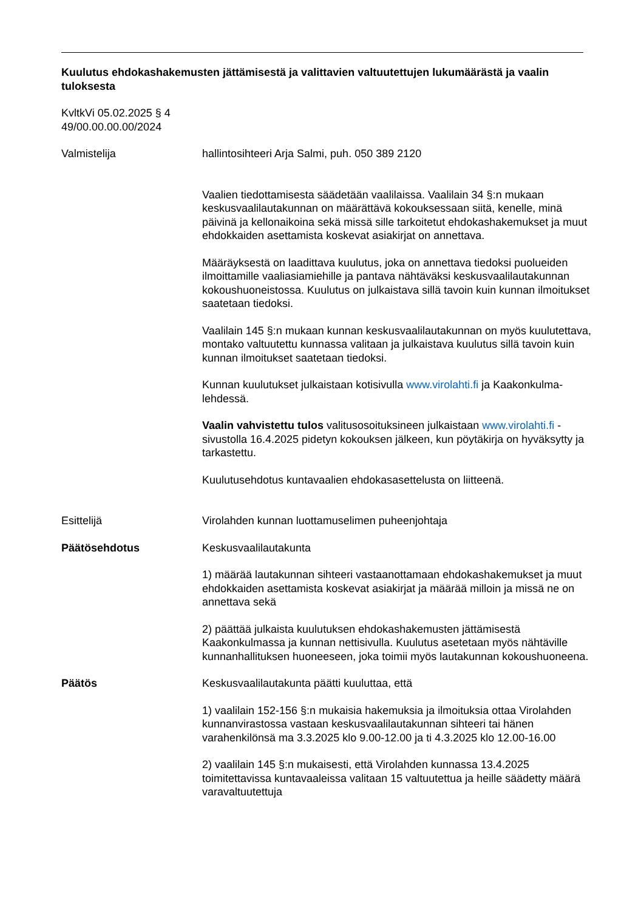Kuulutus ehdokashakemusten jättämisestä ja valittavien valtuutettujen lukumäärästä ja vaalin tuloksesta
KvltkVi 05.02.2025 § 4
49/00.00.00.00/2024
Valmistelija hallintosihteeri Arja Salmi, puh. 050 389 2120
Vaalien tiedottamisesta säädetään vaalilaissa. Vaalilain 34 §:n mukaan keskusvaalilautakunnan on määrättävä kokouksessaan siitä, kenelle, minä päivinä ja kellonaikoina sekä missä sille tarkoitetut ehdokashakemukset ja muut ehdokkaiden asettamista koskevat asiakirjat on annettava.
Määräyksestä on laadittava kuulutus, joka on annettava tiedoksi puolueiden ilmoittamille vaaliasiamiehille ja pantava nähtäväksi keskusvaalilautakunnan kokoushuoneistossa. Kuulutus on julkaistava sillä tavoin kuin kunnan ilmoitukset saatetaan tiedoksi.
Vaalilain 145 §:n mukaan kunnan keskusvaalilautakunnan on myös kuulutettava, montako valtuutettu kunnassa valitaan ja julkaistava kuulutus sillä tavoin kuin kunnan ilmoitukset saatetaan tiedoksi.
Kunnan kuulutukset julkaistaan kotisivulla www.virolahti.fi ja Kaakonkulma-lehdessä.
Vaalin vahvistettu tulos valitusosoituksineen julkaistaan www.virolahti.fi -sivustolla 16.4.2025 pidetyn kokouksen jälkeen, kun pöytäkirja on hyväksytty ja tarkastettu.
Kuulutusehdotus kuntavaalien ehdokasasettelusta on liitteenä.
Esittelijä Virolahden kunnan luottamuselimen puheenjohtaja
Päätösehdotus Keskusvaalilautakunta
1) määrää lautakunnan sihteeri vastaanottamaan ehdokashakemukset ja muut ehdokkaiden asettamista koskevat asiakirjat ja määrää milloin ja missä ne on annettava sekä
2) päättää julkaista kuulutuksen ehdokashakemusten jättämisestä Kaakonkulmassa ja kunnan nettisivulla. Kuulutus asetetaan myös nähtäville kunnanhallituksen huoneeseen, joka toimii myös lautakunnan kokoushuoneena.
Päätös Keskusvaalilautakunta päätti kuuluttaa, että
1) vaalilain 152-156 §:n mukaisia hakemuksia ja ilmoituksia ottaa Virolahden kunnanvirastossa vastaan keskusvaalilautakunnan sihteeri tai hänen varahenkilönsä ma 3.3.2025 klo 9.00-12.00 ja ti 4.3.2025 klo 12.00-16.00
2) vaalilain 145 §:n mukaisesti, että Virolahden kunnassa 13.4.2025 toimitettavissa kuntavaaleissa valitaan 15 valtuutettua ja heille säädetty määrä varavaltuutettuja